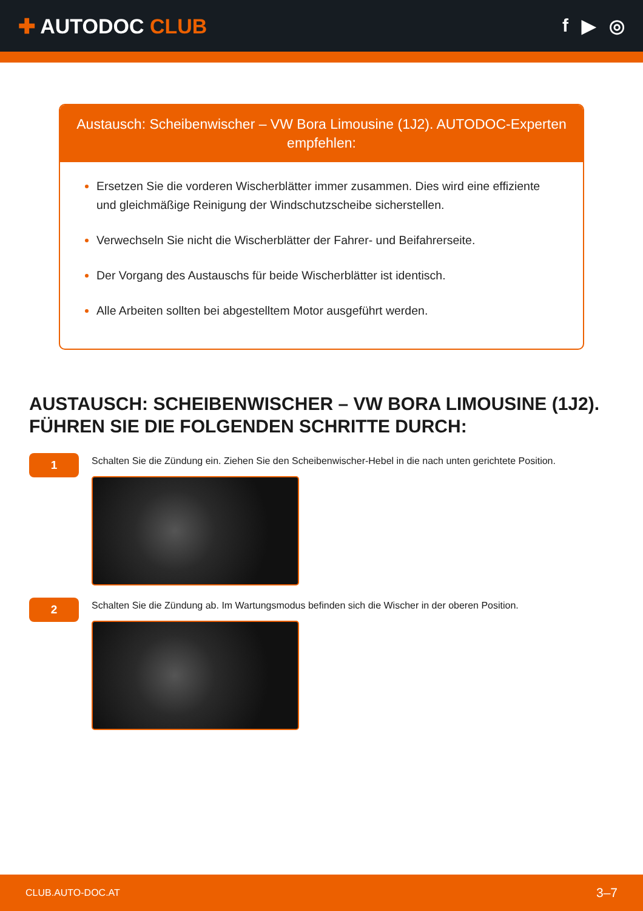✚ AUTODOC CLUB f ▶ ◎
Austausch: Scheibenwischer – VW Bora Limousine (1J2). AUTODOC-Experten empfehlen:
Ersetzen Sie die vorderen Wischerblätter immer zusammen. Dies wird eine effiziente und gleichmäßige Reinigung der Windschutzscheibe sicherstellen.
Verwechseln Sie nicht die Wischerblätter der Fahrer- und Beifahrerseite.
Der Vorgang des Austauschs für beide Wischerblätter ist identisch.
Alle Arbeiten sollten bei abgestelltem Motor ausgeführt werden.
AUSTAUSCH: SCHEIBENWISCHER – VW BORA LIMOUSINE (1J2). FÜHREN SIE DIE FOLGENDEN SCHRITTE DURCH:
1
Schalten Sie die Zündung ein. Ziehen Sie den Scheibenwischer-Hebel in die nach unten gerichtete Position.
2
Schalten Sie die Zündung ab. Im Wartungsmodus befinden sich die Wischer in der oberen Position.
CLUB.AUTO-DOC.AT 3–7